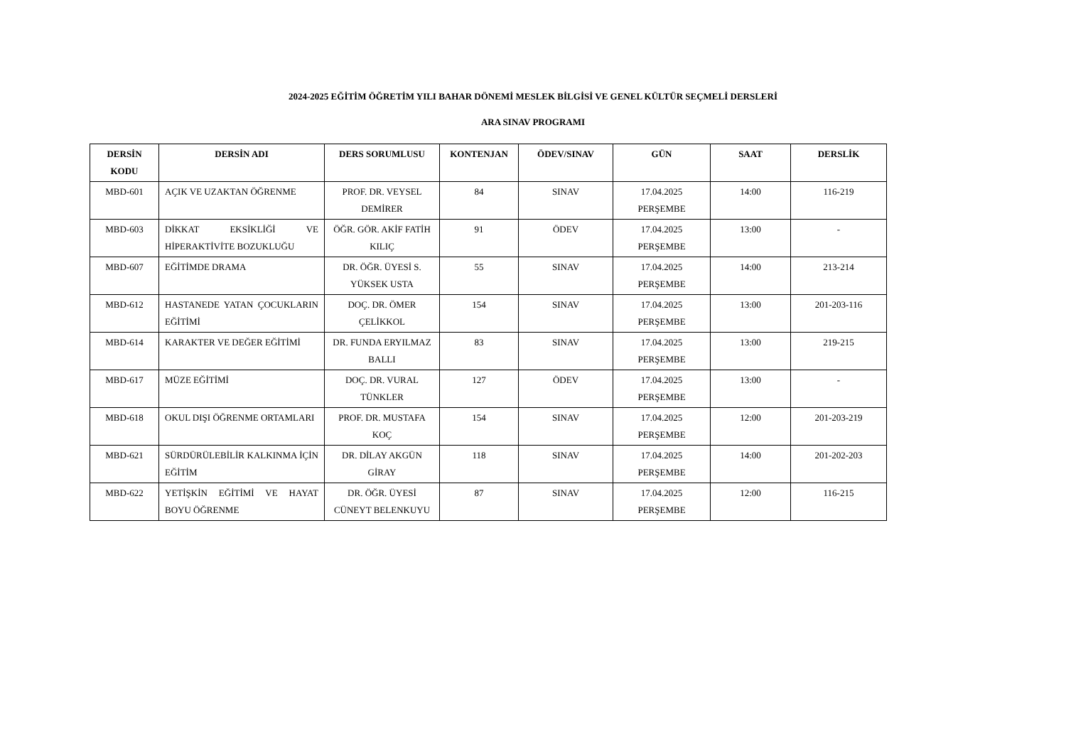2024-2025 EĞİTİM ÖĞRETİM YILI BAHAR DÖNEMİ MESLEK BİLGİSİ VE GENEL KÜLTÜR SEÇMELİ DERSLERİ
ARA SINAV PROGRAMI
| DERSİN KODU | DERSİN ADI | DERS SORUMLUSU | KONTENJAN | ÖDEV/SINAV | GÜN | SAAT | DERSLİK |
| --- | --- | --- | --- | --- | --- | --- | --- |
| MBD-601 | AÇIK VE UZAKTAN ÖĞRENME | PROF. DR. VEYSEL DEMİRER | 84 | SINAV | 17.04.2025 PERŞEMBE | 14:00 | 116-219 |
| MBD-603 | DİKKAT EKSİKLİĞİ VE HİPERAKTİVİTE BOZUKLUĞU | ÖĞR. GÖR. AKİF FATİH KILIÇ | 91 | ÖDEV | 17.04.2025 PERŞEMBE | 13:00 | - |
| MBD-607 | EĞİTİMDE DRAMA | DR. ÖĞR. ÜYESİ S. YÜKSEK USTA | 55 | SINAV | 17.04.2025 PERŞEMBE | 14:00 | 213-214 |
| MBD-612 | HASTANEDE YATAN ÇOCUKLARIN EĞİTİMİ | DOÇ. DR. ÖMER ÇELİKKOL | 154 | SINAV | 17.04.2025 PERŞEMBE | 13:00 | 201-203-116 |
| MBD-614 | KARAKTER VE DEĞER EĞİTİMİ | DR. FUNDA ERYILMAZ BALLI | 83 | SINAV | 17.04.2025 PERŞEMBE | 13:00 | 219-215 |
| MBD-617 | MÜZE EĞİTİMİ | DOÇ. DR. VURAL TÜNKLER | 127 | ÖDEV | 17.04.2025 PERŞEMBE | 13:00 | - |
| MBD-618 | OKUL DIŞI ÖĞRENME ORTAMLARI | PROF. DR. MUSTAFA KOÇ | 154 | SINAV | 17.04.2025 PERŞEMBE | 12:00 | 201-203-219 |
| MBD-621 | SÜRDÜRÜLEBİLİR KALKINMA İÇİN EĞİTİM | DR. DİLAY AKGÜN GİRAY | 118 | SINAV | 17.04.2025 PERŞEMBE | 14:00 | 201-202-203 |
| MBD-622 | YETİŞKİN EĞİTİMİ VE HAYAT BOYU ÖĞRENME | DR. ÖĞR. ÜYESİ CÜNEYT BELENKUYU | 87 | SINAV | 17.04.2025 PERŞEMBE | 12:00 | 116-215 |